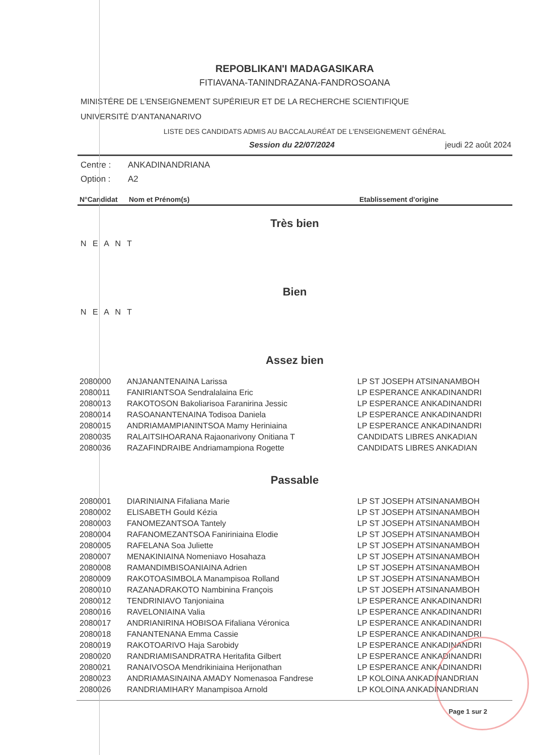REPOBLIKAN'I MADAGASIKARA
FITIAVANA-TANINDRAZANA-FANDROSOANA
MINISTÉRE DE L'ENSEIGNEMENT SUPÉRIEUR ET DE LA RECHERCHE SCIENTIFIQUE
UNIVERSITÉ D'ANTANANARIVO
LISTE DES CANDIDATS ADMIS AU BACCALAURÉAT DE L'ENSEIGNEMENT GÉNÉRAL
Session du 22/07/2024 jeudi 22 août 2024
Centre : ANKADINANDRIANA
Option : A2
| N°Candidat | Nom et Prénom(s) | Etablissement d'origine |
| --- | --- | --- |
Très bien
N E A N T
Bien
N E A N T
Assez bien
| 2080000 | ANJANANTENAINA Larissa | LP ST JOSEPH ATSINANAMBOH |
| 2080011 | FANIRIANTSOA Sendralalaina Eric | LP ESPERANCE ANKADINANDRI |
| 2080013 | RAKOTOSON Bakoliarisoa Faranirina Jessic | LP ESPERANCE ANKADINANDRI |
| 2080014 | RASOANANTENAINA Todisoa Daniela | LP ESPERANCE ANKADINANDRI |
| 2080015 | ANDRIAMAMPIANINTSOA Mamy Heriniaina | LP ESPERANCE ANKADINANDRI |
| 2080035 | RALAITSIHOARANA Rajaonarivony Onitiana T | CANDIDATS LIBRES ANKADIAN |
| 2080036 | RAZAFINDRAIBE Andriamampiona Rogette | CANDIDATS LIBRES ANKADIAN |
Passable
| 2080001 | DIARINIAINA Fifaliana Marie | LP ST JOSEPH ATSINANAMBOH |
| 2080002 | ELISABETH Gould Kézia | LP ST JOSEPH ATSINANAMBOH |
| 2080003 | FANOMEZANTSOA Tantely | LP ST JOSEPH ATSINANAMBOH |
| 2080004 | RAFANOMEZANTSOA Faniriniaina Elodie | LP ST JOSEPH ATSINANAMBOH |
| 2080005 | RAFELANA Soa Juliette | LP ST JOSEPH ATSINANAMBOH |
| 2080007 | MENAKINIAINA Nomeniavo Hosahaza | LP ST JOSEPH ATSINANAMBOH |
| 2080008 | RAMANDIMBISOANIAINA Adrien | LP ST JOSEPH ATSINANAMBOH |
| 2080009 | RAKOTOASIMBOLA Manampisoa Rolland | LP ST JOSEPH ATSINANAMBOH |
| 2080010 | RAZANADRAKOTO Nambinina François | LP ST JOSEPH ATSINANAMBOH |
| 2080012 | TENDRINIAVO Tanjoniaina | LP ESPERANCE ANKADINANDRI |
| 2080016 | RAVELONIAINA Valia | LP ESPERANCE ANKADINANDRI |
| 2080017 | ANDRIANIRINA HOBISOA Fifaliana Véronica | LP ESPERANCE ANKADINANDRI |
| 2080018 | FANANTENANA Emma Cassie | LP ESPERANCE ANKADINANDRI |
| 2080019 | RAKOTOARIVO Haja Sarobidy | LP ESPERANCE ANKADINANDRI |
| 2080020 | RANDRIAMISANDRATRA Heritafita Gilbert | LP ESPERANCE ANKADINANDRI |
| 2080021 | RANAIVOSOA Mendrikiniaina Herijonathan | LP ESPERANCE ANKADINANDRI |
| 2080023 | ANDRIAMASINAINA AMADY Nomenasoa Fandrese | LP KOLOINA ANKADINANDRIAN |
| 2080026 | RANDRIAMIHARY Manampisoa Arnold | LP KOLOINA ANKADINANDRIAN |
Page 1 sur 2